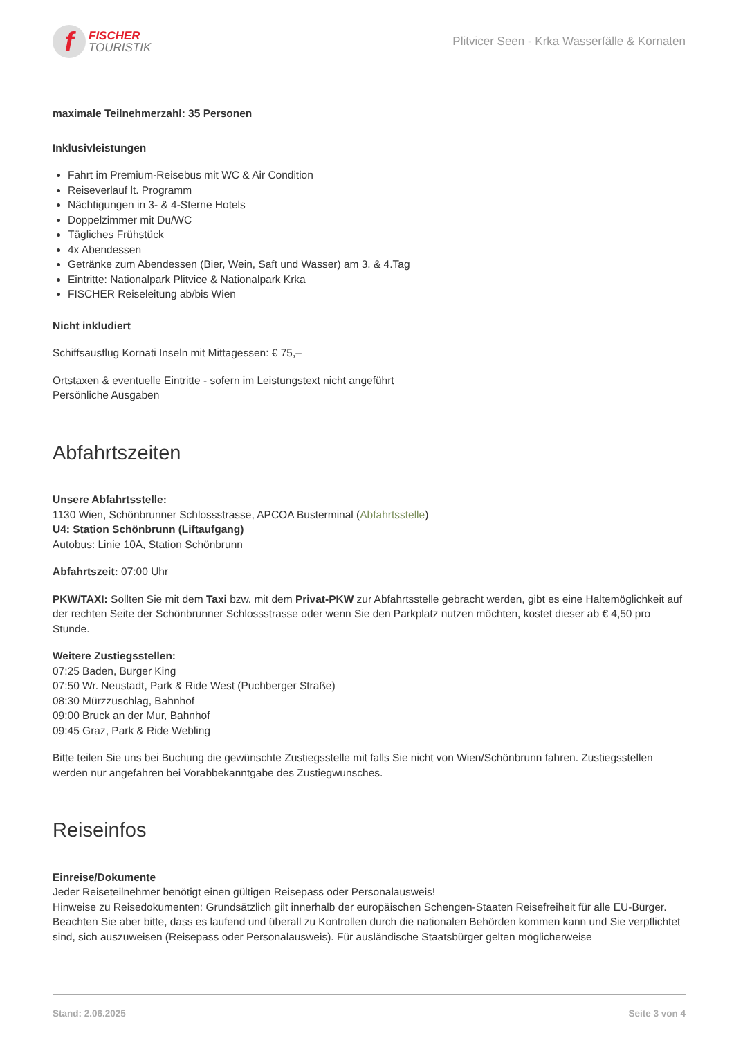f
FISCHER
TOURISTIK
Plitvicer Seen - Krka Wasserfälle & Kornaten
maximale Teilnehmerzahl: 35 Personen
Inklusivleistungen
Fahrt im Premium-Reisebus mit WC & Air Condition
Reiseverlauf lt. Programm
Nächtigungen in 3- & 4-Sterne Hotels
Doppelzimmer mit Du/WC
Tägliches Frühstück
4x Abendessen
Getränke zum Abendessen (Bier, Wein, Saft und Wasser) am 3. & 4.Tag
Eintritte: Nationalpark Plitvice & Nationalpark Krka
FISCHER Reiseleitung ab/bis Wien
Nicht inkludiert
Schiffsausflug Kornati Inseln mit Mittagessen: € 75,–
Ortstaxen & eventuelle Eintritte - sofern im Leistungstext nicht angeführt
Persönliche Ausgaben
Abfahrtszeiten
Unsere Abfahrtsstelle:
1130 Wien, Schönbrunner Schlossstrasse, APCOA Busterminal (Abfahrtsstelle)
U4: Station Schönbrunn (Liftaufgang)
Autobus: Linie 10A, Station Schönbrunn
Abfahrtszeit: 07:00 Uhr
PKW/TAXI: Sollten Sie mit dem Taxi bzw. mit dem Privat-PKW zur Abfahrtsstelle gebracht werden, gibt es eine Haltemöglichkeit auf der rechten Seite der Schönbrunner Schlossstrasse oder wenn Sie den Parkplatz nutzen möchten, kostet dieser ab € 4,50 pro Stunde.
Weitere Zustiegsstellen:
07:25 Baden, Burger King
07:50 Wr. Neustadt, Park & Ride West (Puchberger Straße)
08:30 Mürzzuschlag, Bahnhof
09:00 Bruck an der Mur, Bahnhof
09:45 Graz, Park & Ride Webling
Bitte teilen Sie uns bei Buchung die gewünschte Zustiegsstelle mit falls Sie nicht von Wien/Schönbrunn fahren. Zustiegsstellen werden nur angefahren bei Vorabbekanntgabe des Zustiegwunsches.
Reiseinfos
Einreise/Dokumente
Jeder Reiseteilnehmer benötigt einen gültigen Reisepass oder Personalausweis!
Hinweise zu Reisedokumenten: Grundsätzlich gilt innerhalb der europäischen Schengen-Staaten Reisefreiheit für alle EU-Bürger. Beachten Sie aber bitte, dass es laufend und überall zu Kontrollen durch die nationalen Behörden kommen kann und Sie verpflichtet sind, sich auszuweisen (Reisepass oder Personalausweis). Für ausländische Staatsbürger gelten möglicherweise
Stand: 2.06.2025 Seite 3 von 4